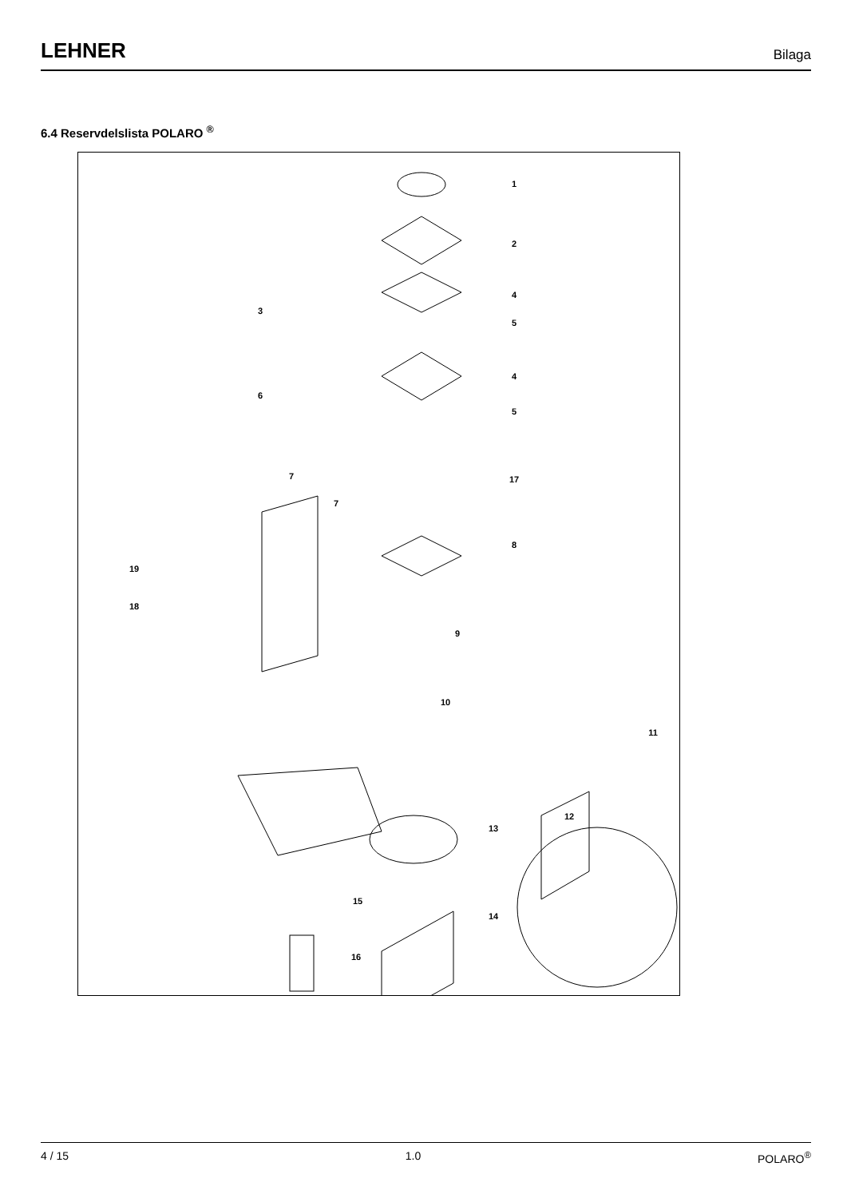LEHNER Bilaga
6.4 Reservdelslista POLARO <sup>®</sup>
1
2
3
4
5
4
6
5
7
17
7
8
19
18
9
10
11
12
13
14
15
16
4 / 15 1.0 POLARO<sup>®</sup>